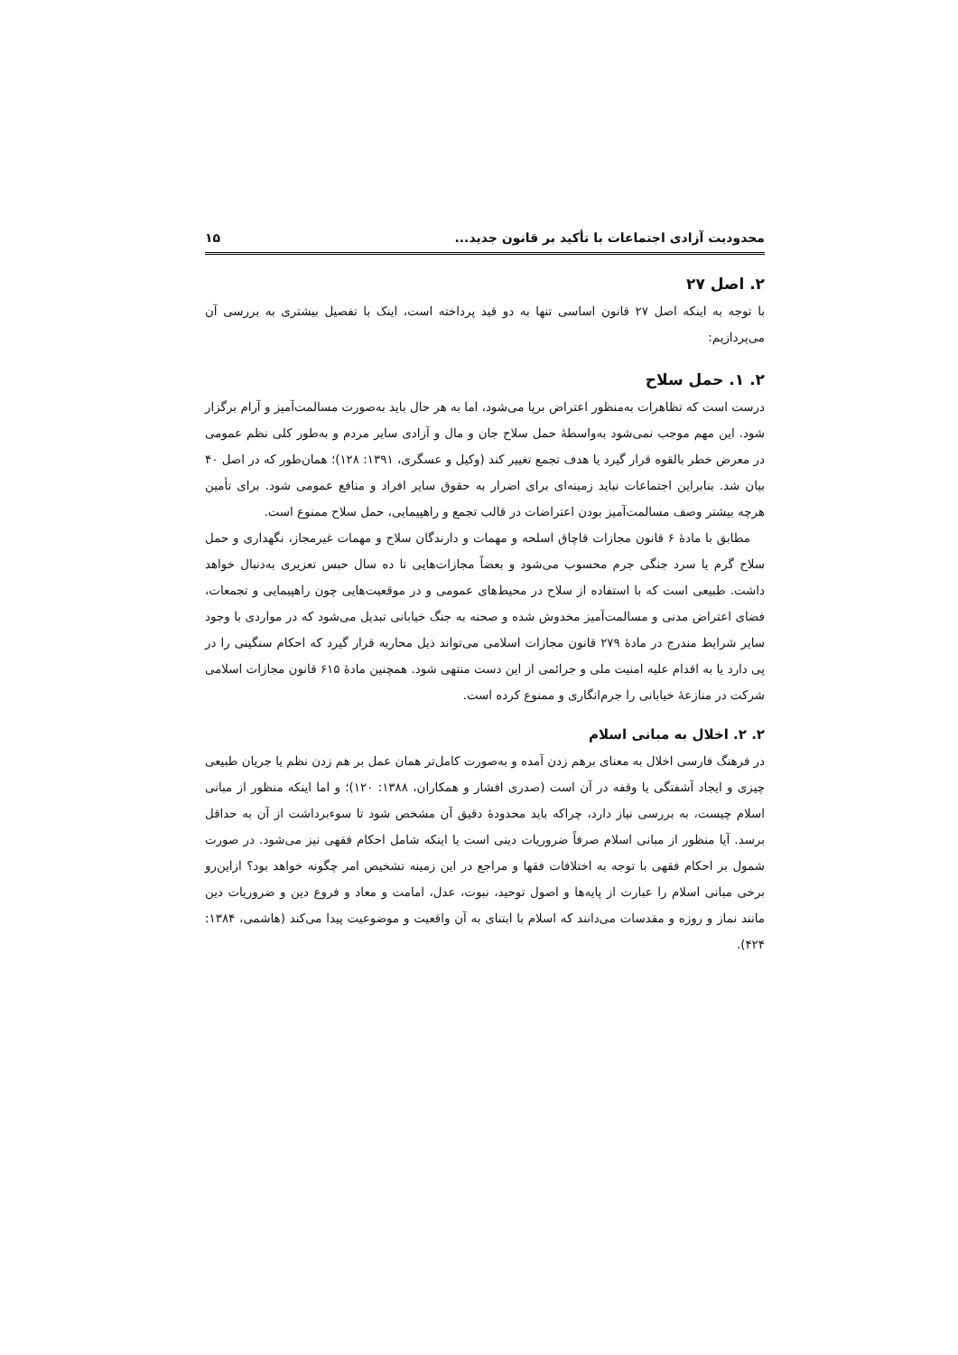محدودیت آزادی اجتماعات با تأکید بر قانون جدید... ۱۵
۲. اصل ۲۷
با توجه به اینکه اصل ۲۷ قانون اساسی تنها به دو قید پرداخته است، اینک با تفصیل بیشتری به بررسی آن می‌پردازیم:
۲. ۱. حمل سلاح
درست است که تظاهرات به‌منظور اعتراض برپا می‌شود، اما به هر حال باید به‌صورت مسالمت‌آمیز و آرام برگزار شود. این مهم موجب نمی‌شود به‌واسطهٔ حمل سلاح جان و مال و آزادی سایر مردم و به‌طور کلی نظم عمومی در معرض خطر بالقوه قرار گیرد یا هدف تجمع تغییر کند (وکیل و عسگری، ۱۳۹۱: ۱۲۸)؛ همان‌طور که در اصل ۴۰ بیان شد. بنابراین اجتماعات نباید زمینه‌ای برای اضرار به حقوق سایر افراد و منافع عمومی شود. برای تأمین هرچه بیشتر وصف مسالمت‌آمیز بودن اعتراضات در قالب تجمع و راهپیمایی، حمل سلاح ممنوع است.
مطابق با مادهٔ ۶ قانون مجازات قاچاق اسلحه و مهمات و دارندگان سلاح و مهمات غیرمجاز، نگهداری و حمل سلاح گرم یا سرد جنگی جرم محسوب می‌شود و بعضاً مجازات‌هایی تا ده سال حبس تعزیری به‌دنبال خواهد داشت. طبیعی است که با استفاده از سلاح در محیط‌های عمومی و در موقعیت‌هایی چون راهپیمایی و تجمعات، فضای اعتراض مدنی و مسالمت‌آمیز مخدوش شده و صحنه به جنگ خیابانی تبدیل می‌شود که در مواردی با وجود سایر شرایط مندرج در مادهٔ ۲۷۹ قانون مجازات اسلامی می‌تواند ذیل محاربه قرار گیرد که احکام سنگینی را در پی دارد یا به اقدام علیه امنیت ملی و جرائمی از این دست منتهی شود. همچنین مادهٔ ۶۱۵ قانون مجازات اسلامی شرکت در منازعهٔ خیابانی را جرم‌انگاری و ممنوع کرده است.
۲. ۲. اخلال به مبانی اسلام
در فرهنگ فارسی اخلال به معنای برهم زدن آمده و به‌صورت کامل‌تر همان عمل بر هم زدن نظم یا جریان طبیعی چیزی و ایجاد آشفتگی یا وقفه در آن است (صدری افشار و همکاران، ۱۳۸۸: ۱۲۰)؛ و اما اینکه منظور از مبانی اسلام چیست، به بررسی نیاز دارد، چراکه باید محدودهٔ دقیق آن مشخص شود تا سوءبرداشت از آن به حداقل برسد. آیا منظور از مبانی اسلام صرفاً ضروریات دینی است یا اینکه شامل احکام فقهی نیز می‌شود. در صورت شمول بر احکام فقهی با توجه به اختلافات فقها و مراجع در این زمینه تشخیص امر چگونه خواهد بود؟ ازاین‌رو برخی مبانی اسلام را عبارت از پایه‌ها و اصول توحید، نبوت، عدل، امامت و معاد و فروع دین و ضروریات دین مانند نماز و روزه و مقدسات می‌دانند که اسلام با ابتنای به آن واقعیت و موضوعیت پیدا می‌کند (هاشمی، ۱۳۸۴: ۴۲۴).